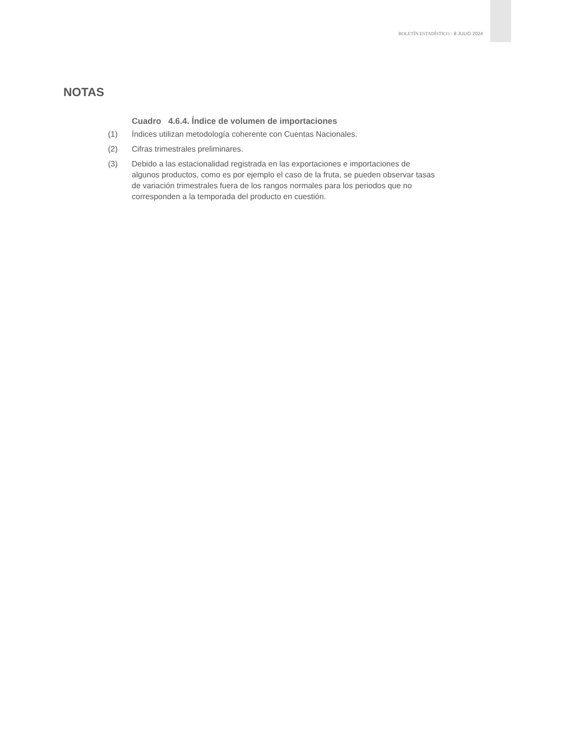BOLETÍN ESTADÍSTICO - 8 JULIO 2024
NOTAS
Cuadro 4.6.4. Índice de volumen de importaciones
(1) Índices utilizan metodología coherente con Cuentas Nacionales.
(2) Cifras trimestrales preliminares.
(3) Debido a las estacionalidad registrada en las exportaciones e importaciones de algunos productos, como es por ejemplo el caso de la fruta, se pueden observar tasas de variación trimestrales fuera de los rangos normales para los periodos que no corresponden a la temporada del producto en cuestión.